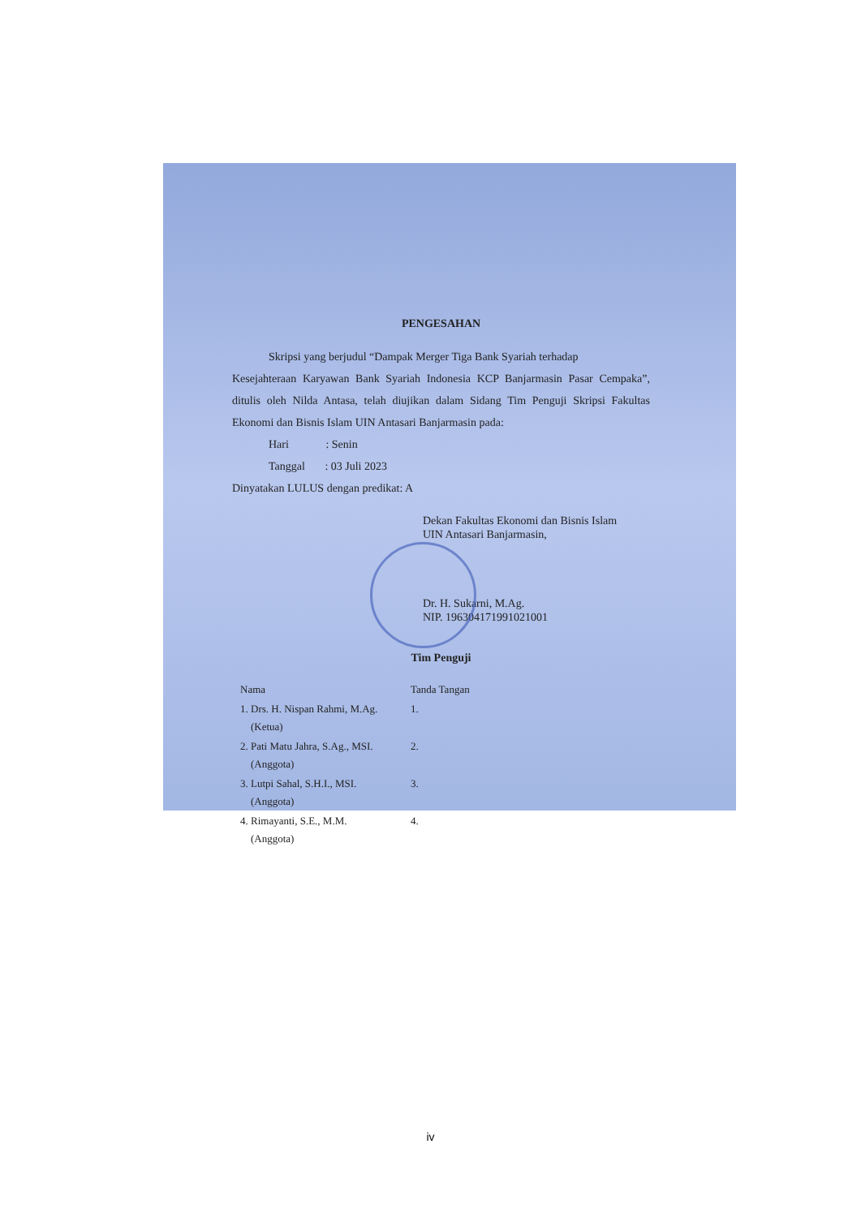PENGESAHAN
Skripsi yang berjudul “Dampak Merger Tiga Bank Syariah terhadap
Kesejahteraan Karyawan Bank Syariah Indonesia KCP Banjarmasin Pasar Cempaka”, ditulis oleh Nilda Antasa, telah diujikan dalam Sidang Tim Penguji Skripsi Fakultas Ekonomi dan Bisnis Islam UIN Antasari Banjarmasin pada:
Hari : Senin
Tanggal : 03 Juli 2023
Dinyatakan LULUS dengan predikat: A
Dekan Fakultas Ekonomi dan Bisnis Islam
UIN Antasari Banjarmasin,
Dr. H. Sukarni, M.Ag.
NIP. 196304171991021001
Tim Penguji
| Nama | Tanda Tangan |
| 1. Drs. H. Nispan Rahmi, M.Ag. (Ketua) | 1. |
| 2. Pati Matu Jahra, S.Ag., MSI. (Anggota) | 2. |
| 3. Lutpi Sahal, S.H.I., MSI. (Anggota) | 3. |
| 4. Rimayanti, S.E., M.M. (Anggota) | 4. |
iv